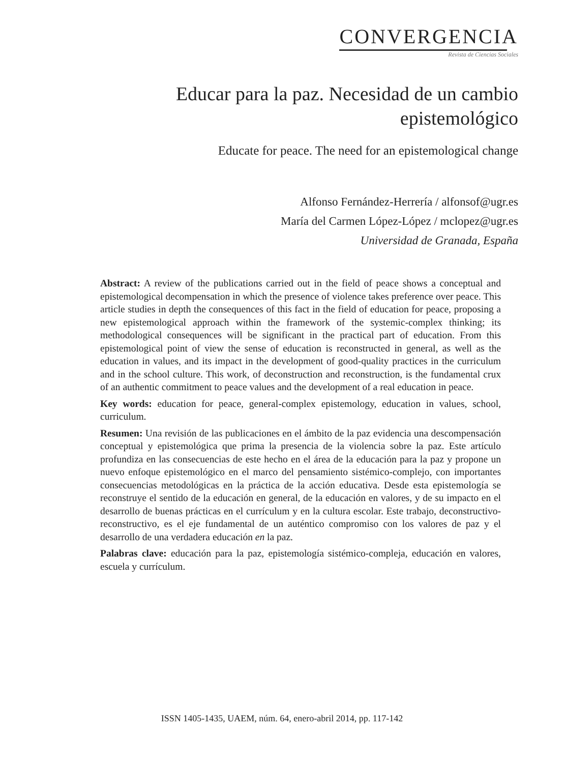CONVERGENCIA
Revista de Ciencias Sociales
Educar para la paz. Necesidad de un cambio epistemológico
Educate for peace. The need for an epistemological change
Alfonso Fernández-Herrería / alfonsof@ugr.es
María del Carmen López-López / mclopez@ugr.es
Universidad de Granada, España
Abstract: A review of the publications carried out in the field of peace shows a conceptual and epistemological decompensation in which the presence of violence takes preference over peace. This article studies in depth the consequences of this fact in the field of education for peace, proposing a new epistemological approach within the framework of the systemic-complex thinking; its methodological consequences will be significant in the practical part of education. From this epistemological point of view the sense of education is reconstructed in general, as well as the education in values, and its impact in the development of good-quality practices in the curriculum and in the school culture. This work, of deconstruction and reconstruction, is the fundamental crux of an authentic commitment to peace values and the development of a real education in peace.
Key words: education for peace, general-complex epistemology, education in values, school, curriculum.
Resumen: Una revisión de las publicaciones en el ámbito de la paz evidencia una descompensación conceptual y epistemológica que prima la presencia de la violencia sobre la paz. Este artículo profundiza en las consecuencias de este hecho en el área de la educación para la paz y propone un nuevo enfoque epistemológico en el marco del pensamiento sistémico-complejo, con importantes consecuencias metodológicas en la práctica de la acción educativa. Desde esta epistemología se reconstruye el sentido de la educación en general, de la educación en valores, y de su impacto en el desarrollo de buenas prácticas en el currículum y en la cultura escolar. Este trabajo, deconstructivo-reconstructivo, es el eje fundamental de un auténtico compromiso con los valores de paz y el desarrollo de una verdadera educación en la paz.
Palabras clave: educación para la paz, epistemología sistémico-compleja, educación en valores, escuela y currículum.
ISSN 1405-1435, UAEM, núm. 64, enero-abril 2014, pp. 117-142